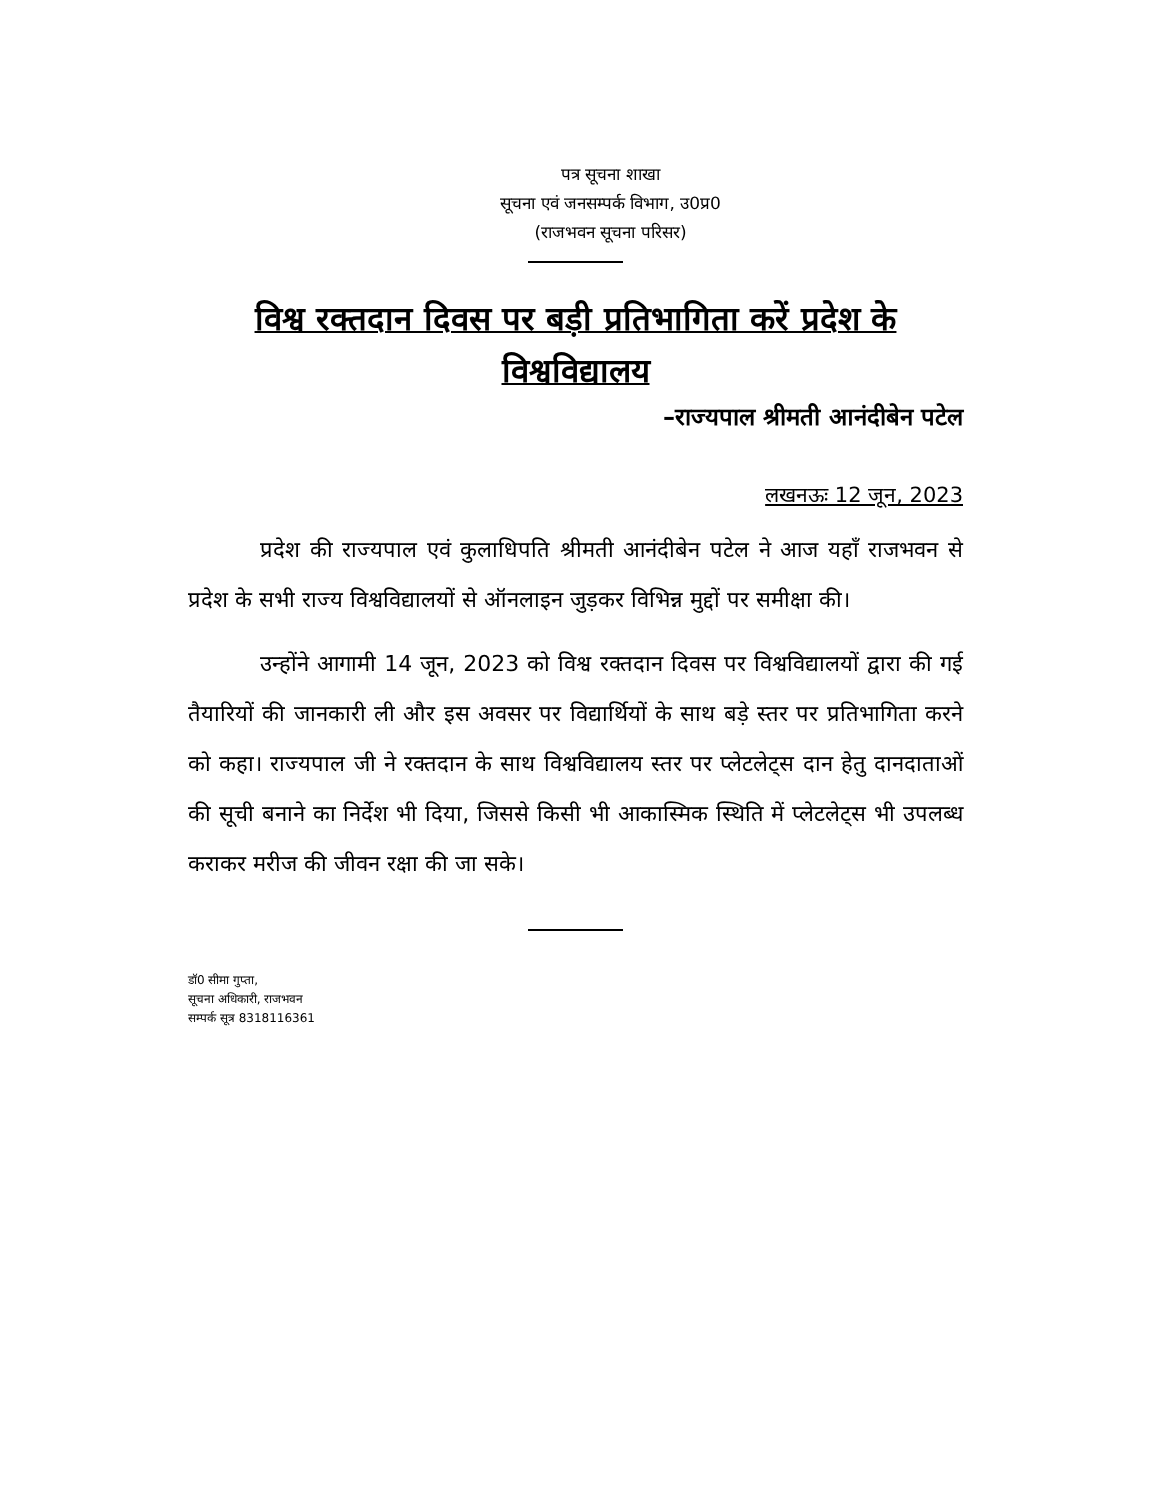पत्र सूचना शाखा
सूचना एवं जनसम्पर्क विभाग, उ0प्र0
(राजभवन सूचना परिसर)
विश्व रक्तदान दिवस पर बड़ी प्रतिभागिता करें प्रदेश के विश्वविद्यालय
–राज्यपाल श्रीमती आनंदीबेन पटेल
लखनऊः 12 जून, 2023
प्रदेश की राज्यपाल एवं कुलाधिपति श्रीमती आनंदीबेन पटेल ने आज यहाँ राजभवन से प्रदेश के सभी राज्य विश्वविद्यालयों से ऑनलाइन जुड़कर विभिन्न मुद्दों पर समीक्षा की।
उन्होंने आगामी 14 जून, 2023 को विश्व रक्तदान दिवस पर विश्वविद्यालयों द्वारा की गई तैयारियों की जानकारी ली और इस अवसर पर विद्यार्थियों के साथ बड़े स्तर पर प्रतिभागिता करने को कहा। राज्यपाल जी ने रक्तदान के साथ विश्वविद्यालय स्तर पर प्लेटलेट्स दान हेतु दानदाताओं की सूची बनाने का निर्देश भी दिया, जिससे किसी भी आकास्मिक स्थिति में प्लेटलेट्स भी उपलब्ध कराकर मरीज की जीवन रक्षा की जा सके।
डॉ0 सीमा गुप्ता,
सूचना अधिकारी, राजभवन
सम्पर्क सूत्र 8318116361